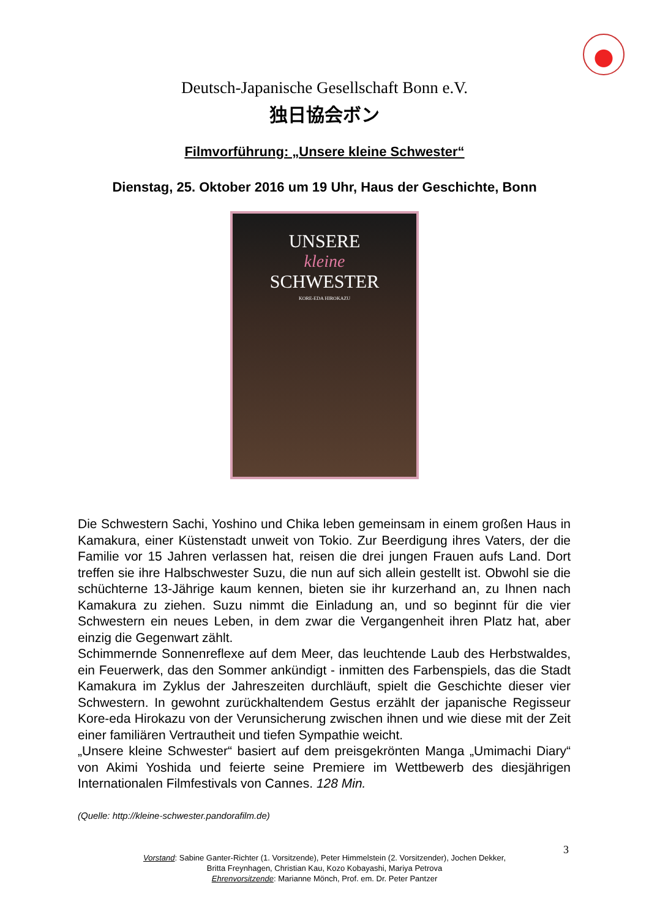Deutsch-Japanische Gesellschaft Bonn e.V.
独日協会ボン
Filmvorführung: „Unsere kleine Schwester“
Dienstag, 25. Oktober 2016 um 19 Uhr, Haus der Geschichte, Bonn
UNSERE
kleine
SCHWESTER
KORE-EDA HIROKAZU
Die Schwestern Sachi, Yoshino und Chika leben gemeinsam in einem großen Haus in Kamakura, einer Küstenstadt unweit von Tokio. Zur Beerdigung ihres Vaters, der die Familie vor 15 Jahren verlassen hat, reisen die drei jungen Frauen aufs Land. Dort treffen sie ihre Halbschwester Suzu, die nun auf sich allein gestellt ist. Obwohl sie die schüchterne 13-Jährige kaum kennen, bieten sie ihr kurzerhand an, zu Ihnen nach Kamakura zu ziehen. Suzu nimmt die Einladung an, und so beginnt für die vier Schwestern ein neues Leben, in dem zwar die Vergangenheit ihren Platz hat, aber einzig die Gegenwart zählt.
Schimmernde Sonnenreflexe auf dem Meer, das leuchtende Laub des Herbstwaldes, ein Feuerwerk, das den Sommer ankündigt - inmitten des Farbenspiels, das die Stadt Kamakura im Zyklus der Jahreszeiten durchläuft, spielt die Geschichte dieser vier Schwestern. In gewohnt zurückhaltendem Gestus erzählt der japanische Regisseur Kore-eda Hirokazu von der Verunsicherung zwischen ihnen und wie diese mit der Zeit einer familiären Vertrautheit und tiefen Sympathie weicht.
„Unsere kleine Schwester“ basiert auf dem preisgekrönten Manga „Umimachi Diary“ von Akimi Yoshida und feierte seine Premiere im Wettbewerb des diesjährigen Internationalen Filmfestivals von Cannes. 128 Min.
(Quelle: http://kleine-schwester.pandorafilm.de)
Vorstand: Sabine Ganter-Richter (1. Vorsitzende), Peter Himmelstein (2. Vorsitzender), Jochen Dekker,
Britta Freynhagen, Christian Kau, Kozo Kobayashi, Mariya Petrova
Ehrenvorsitzende: Marianne Mönch, Prof. em. Dr. Peter Pantzer
3